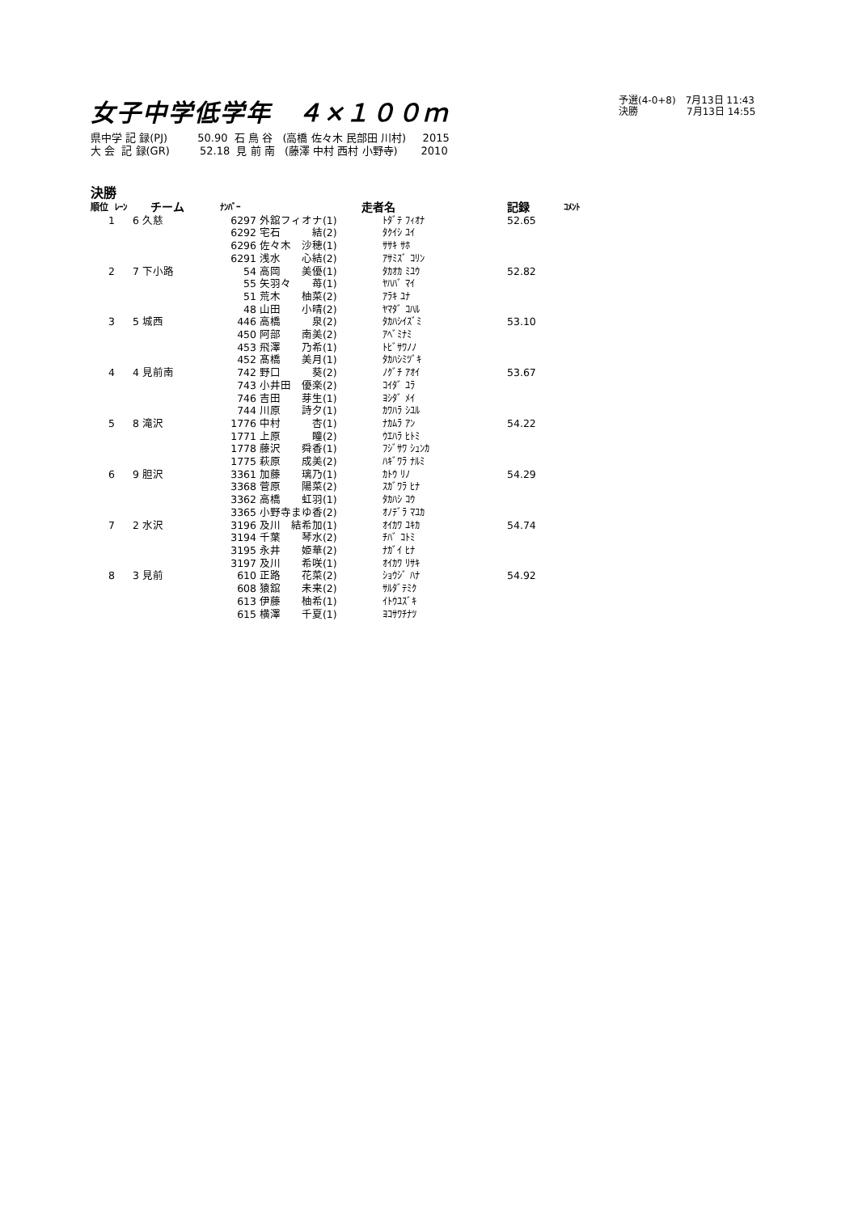女子中学低学年　４×１００ｍ
予選(4-0+8)　7月13日 11:43
決勝　　　　　7月13日 14:55
県中学 記 録(PJ) 50.90 石 鳥 谷 (高橋 佐々木 民部田 川村) 2015 大 会 記 録(GR) 52.18 見 前 南 (藤澤 中村 西村 小野寺) 2010
決勝
| 順位 | ﾚｰﾝ | チーム | ﾅﾝﾊﾞｰ | | 走者名 | 記録 | ｺﾒﾝﾄ |
| --- | --- | --- | --- | --- | --- | --- | --- |
| 1 | 6 | 久慈 | 6297 | 外舘フィオナ(1) | ﾄﾀﾞﾃ ﾌｨｵﾅ | 52.65 | |
| | | | 6292 | 宅石 結(2) | ﾀｸｲｼ ﾕｲ | | |
| | | | 6296 | 佐々木 沙穂(1) | ｻｻｷ ｻﾎ | | |
| | | | 6291 | 浅水 心結(2) | ｱｻﾐｽﾞ ｺﾘﾝ | | |
| 2 | 7 | 下小路 | 54 | 高岡 美優(1) | ﾀｶｵｶ ﾐﾕｳ | 52.82 | |
| | | | 55 | 矢羽々 苺(1) | ﾔﾊﾊﾞ ﾏｲ | | |
| | | | 51 | 荒木 柚菜(2) | ｱﾗｷ ﾕﾅ | | |
| | | | 48 | 山田 小晴(2) | ﾔﾏﾀﾞ ｺﾊﾙ | | |
| 3 | 5 | 城西 | 446 | 高橋 泉(2) | ﾀｶﾊｼｲｽﾞﾐ | 53.10 | |
| | | | 450 | 阿部 南美(2) | ｱﾍﾞﾐﾅﾐ | | |
| | | | 453 | 飛澤 乃希(1) | ﾄﾋﾞｻﾜﾉﾉ | | |
| | | | 452 | 髙橋 美月(1) | ﾀｶﾊｼﾐﾂﾞｷ | | |
| 4 | 4 | 見前南 | 742 | 野口 葵(2) | ﾉｸﾞﾁ ｱｵｲ | 53.67 | |
| | | | 743 | 小井田 優楽(2) | ｺｲﾀﾞ ﾕﾗ | | |
| | | | 746 | 吉田 芽生(1) | ﾖｼﾀﾞ ﾒｲ | | |
| | | | 744 | 川原 詩夕(1) | ｶﾜﾊﾗ ｼﾕﾙ | | |
| 5 | 8 | 滝沢 | 1776 | 中村 杏(1) | ﾅｶﾑﾗ ｱﾝ | 54.22 | |
| | | | 1771 | 上原 瞳(2) | ｳｴﾊﾗ ﾋﾄﾐ | | |
| | | | 1778 | 藤沢 舜香(1) | ﾌｼﾞｻﾜ ｼｭﾝｶ | | |
| | | | 1775 | 萩原 成美(2) | ﾊｷﾞﾜﾗ ﾅﾙﾐ | | |
| 6 | 9 | 胆沢 | 3361 | 加藤 璃乃(1) | ｶﾄｳ ﾘﾉ | 54.29 | |
| | | | 3368 | 菅原 陽菜(2) | ｽｶﾞﾜﾗ ﾋﾅ | | |
| | | | 3362 | 高橋 虹羽(1) | ﾀｶﾊｼ ｺｳ | | |
| | | | 3365 | 小野寺まゆ香(2) | ｵﾉﾃﾞﾗ ﾏﾕｶ | | |
| 7 | 2 | 水沢 | 3196 | 及川 結希加(1) | ｵｲｶﾜ ﾕｷｶ | 54.74 | |
| | | | 3194 | 千葉 琴水(2) | ﾁﾊﾞ ｺﾄﾐ | | |
| | | | 3195 | 永井 姫華(2) | ﾅｶﾞｲ ﾋﾅ | | |
| | | | 3197 | 及川 希咲(1) | ｵｲｶﾜ ﾘｻｷ | | |
| 8 | 3 | 見前 | 610 | 正路 花菜(2) | ｼｮｳｼﾞ ﾊﾅ | 54.92 | |
| | | | 608 | 猿舘 未来(2) | ｻﾙﾀﾞﾃﾐｸ | | |
| | | | 613 | 伊藤 柚希(1) | ｲﾄｳﾕｽﾞｷ | | |
| | | | 615 | 横澤 千夏(1) | ﾖｺｻﾜﾁﾅﾂ | | |